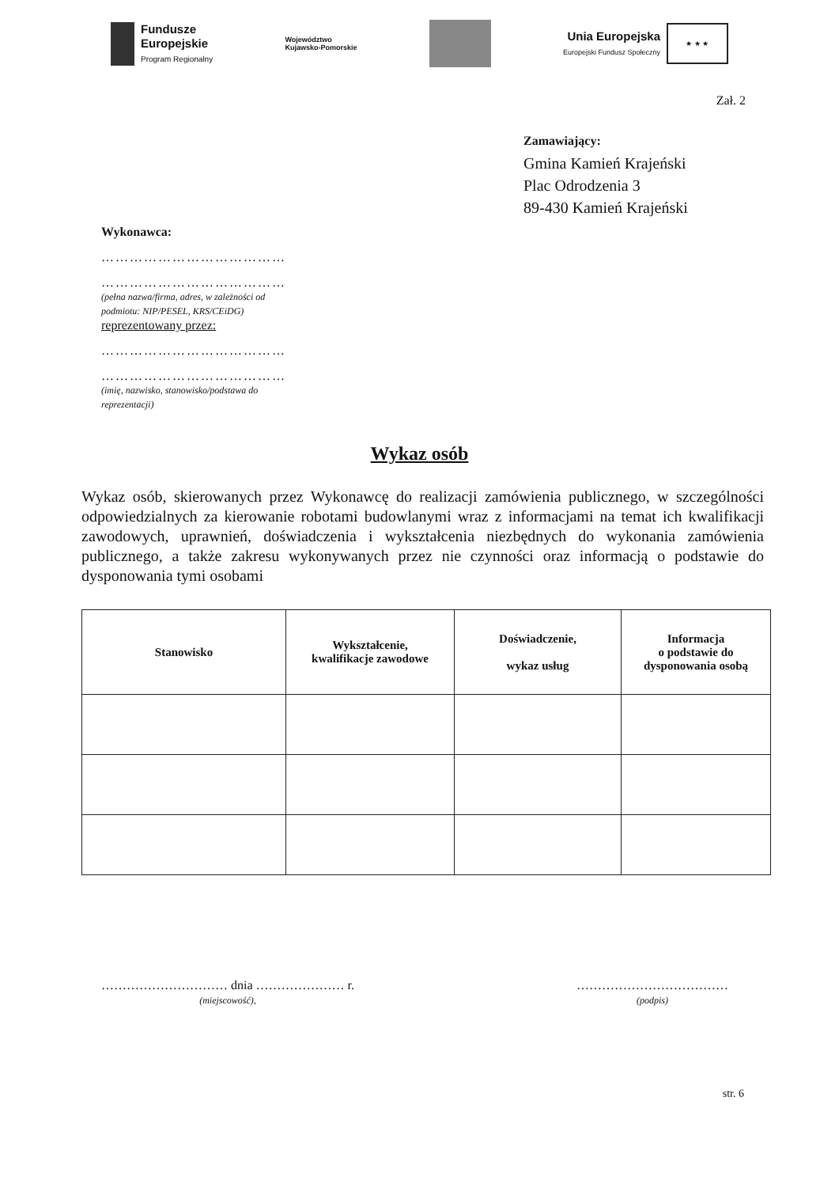Fundusze
Europejskie
Program Regionalny
Województwo
Kujawsko-Pomorskie
Unia Europejska
Europejski Fundusz Społeczny
★ ★ ★
Zał. 2
Zamawiający:
Gmina Kamień Krajeński
Plac Odrodzenia 3
89-430 Kamień Krajeński
Wykonawca:
…………………………………
…………………………………
(pełna nazwa/firma, adres, w zależności od
podmiotu: NIP/PESEL, KRS/CEiDG)
reprezentowany przez:
…………………………………
…………………………………
(imię, nazwisko, stanowisko/podstawa do
reprezentacji)
Wykaz osób
Wykaz osób, skierowanych przez Wykonawcę do realizacji zamówienia publicznego, w szczególności odpowiedzialnych za kierowanie robotami budowlanymi wraz z informacjami na temat ich kwalifikacji zawodowych, uprawnień, doświadczenia i wykształcenia niezbędnych do wykonania zamówienia publicznego, a także zakresu wykonywanych przez nie czynności oraz informacją o podstawie do dysponowania tymi osobami
| Stanowisko | Wykształcenie, kwalifikacje zawodowe | Doświadczenie, wykaz usług | Informacja o podstawie do dysponowania osobą |
| --- | --- | --- | --- |
………………………… dnia ………………… r.
(miejscowość),
………………………………
(podpis)
str. 6